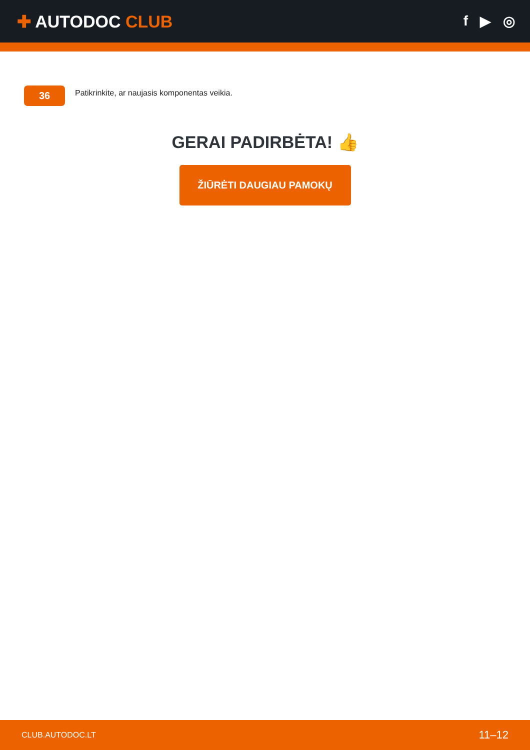✚ AUTODOC CLUB
f ▶ ◎
36
Patikrinkite, ar naujasis komponentas veikia.
GERAI PADIRBĖTA! 👍
ŽIŪRĖTI DAUGIAU PAMOKŲ
CLUB.AUTODOC.LT 11–12